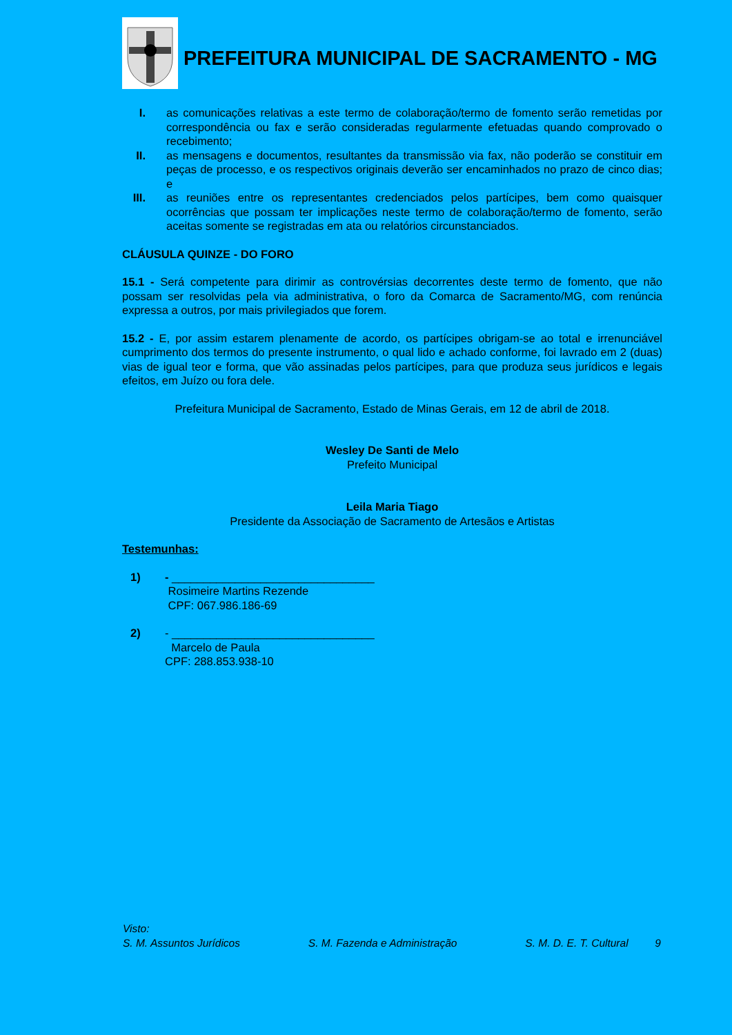PREFEITURA MUNICIPAL DE SACRAMENTO - MG
I. as comunicações relativas a este termo de colaboração/termo de fomento serão remetidas por correspondência ou fax e serão consideradas regularmente efetuadas quando comprovado o recebimento;
II. as mensagens e documentos, resultantes da transmissão via fax, não poderão se constituir em peças de processo, e os respectivos originais deverão ser encaminhados no prazo de cinco dias; e
III. as reuniões entre os representantes credenciados pelos partícipes, bem como quaisquer ocorrências que possam ter implicações neste termo de colaboração/termo de fomento, serão aceitas somente se registradas em ata ou relatórios circunstanciados.
CLÁUSULA QUINZE - DO FORO
15.1 - Será competente para dirimir as controvérsias decorrentes deste termo de fomento, que não possam ser resolvidas pela via administrativa, o foro da Comarca de Sacramento/MG, com renúncia expressa a outros, por mais privilegiados que forem.
15.2 - E, por assim estarem plenamente de acordo, os partícipes obrigam-se ao total e irrenunciável cumprimento dos termos do presente instrumento, o qual lido e achado conforme, foi lavrado em 2 (duas) vias de igual teor e forma, que vão assinadas pelos partícipes, para que produza seus jurídicos e legais efeitos, em Juízo ou fora dele.
Prefeitura Municipal de Sacramento, Estado de Minas Gerais, em 12 de abril de 2018.
Wesley De Santi de Melo
Prefeito Municipal
Leila Maria Tiago
Presidente da Associação de Sacramento de Artesãos e Artistas
Testemunhas:
1) - ________________________________
Rosimeire Martins Rezende
CPF: 067.986.186-69
2) - ________________________________
Marcelo de Paula
CPF: 288.853.938-10
Visto:
S. M. Assuntos Jurídicos S. M. Fazenda e Administração S. M. D. E. T. Cultural 9